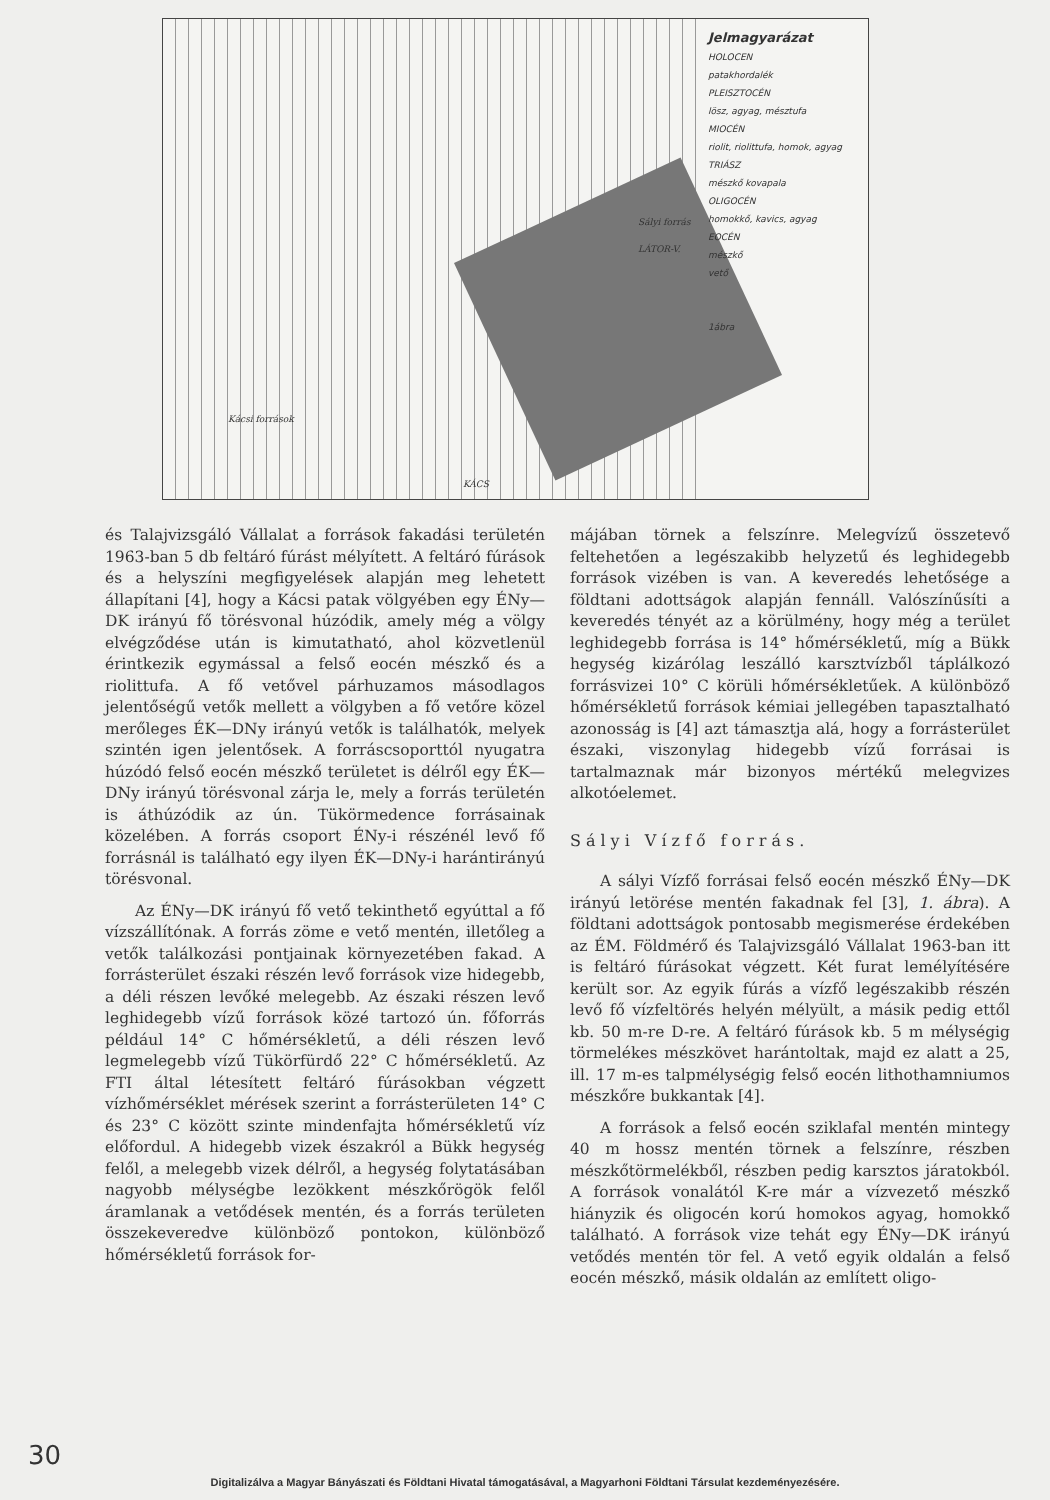Jelmagyarázat
HOLOCEN
patakhordalék
PLEISZTOCÉN
lösz, agyag, mésztufa
MIOCÉN
riolit, riolittufa, homok, agyag
TRIÁSZ
mészkő kovapala
OLIGOCÉN
homokkő, kavics, agyag
EOCÉN
mészkő
vető
1ábra
Kácsi források
Sályi forrás
LÁTOR-V.
KÁCS
és Talajvizsgáló Vállalat a források fakadási területén 1963-ban 5 db feltáró fúrást mélyített. A feltáró fúrások és a helyszíni megfigyelések alapján meg lehetett állapítani [4], hogy a Kácsi patak völgyében egy ÉNy—DK irányú fő törésvonal húzódik, amely még a völgy elvégződése után is kimutatható, ahol közvetlenül érintkezik egymással a felső eocén mészkő és a riolittufa. A fő vetővel párhuzamos másodlagos jelentőségű vetők mellett a völgyben a fő vetőre közel merőleges ÉK—DNy irányú vetők is találhatók, melyek szintén igen jelentősek. A forráscsoporttól nyugatra húzódó felső eocén mészkő területet is délről egy ÉK—DNy irányú törésvonal zárja le, mely a forrás területén is áthúzódik az ún. Tükörmedence forrásainak közelében. A forrás csoport ÉNy-i részénél levő fő forrásnál is található egy ilyen ÉK—DNy-i harántirányú törésvonal.
Az ÉNy—DK irányú fő vető tekinthető egyúttal a fő vízszállítónak. A forrás zöme e vető mentén, illetőleg a vetők találkozási pontjainak környezetében fakad. A forrásterület északi részén levő források vize hidegebb, a déli részen levőké melegebb. Az északi részen levő leghidegebb vízű források közé tartozó ún. főforrás például 14° C hőmérsékletű, a déli részen levő legmelegebb vízű Tükörfürdő 22° C hőmérsékletű. Az FTI által létesített feltáró fúrásokban végzett vízhőmérséklet mérések szerint a forrásterületen 14° C és 23° C között szinte mindenfajta hőmérsékletű víz előfordul. A hidegebb vizek északról a Bükk hegység felől, a melegebb vizek délről, a hegység folytatásában nagyobb mélységbe lezökkent mészkőrögök felől áramlanak a vetődések mentén, és a forrás területen összekeveredve különböző pontokon, különböző hőmérsékletű források for-
májában törnek a felszínre. Melegvízű összetevő feltehetően a legészakibb helyzetű és leghidegebb források vizében is van. A keveredés lehetősége a földtani adottságok alapján fennáll. Valószínűsíti a keveredés tényét az a körülmény, hogy még a terület leghidegebb forrása is 14° hőmérsékletű, míg a Bükk hegység kizárólag leszálló karsztvízből táplálkozó forrásvizei 10° C körüli hőmérsékletűek. A különböző hőmérsékletű források kémiai jellegében tapasztalható azonosság is [4] azt támasztja alá, hogy a forrásterület északi, viszonylag hidegebb vízű forrásai is tartalmaznak már bizonyos mértékű melegvizes alkotóelemet.
Sályi Vízfő forrás.
A sályi Vízfő forrásai felső eocén mészkő ÉNy—DK irányú letörése mentén fakadnak fel [3], 1. ábra). A földtani adottságok pontosabb megismerése érdekében az ÉM. Földmérő és Talajvizsgáló Vállalat 1963-ban itt is feltáró fúrásokat végzett. Két furat lemélyítésére került sor. Az egyik fúrás a vízfő legészakibb részén levő fő vízfeltörés helyén mélyült, a másik pedig ettől kb. 50 m-re D-re. A feltáró fúrások kb. 5 m mélységig törmelékes mészkövet harántoltak, majd ez alatt a 25, ill. 17 m-es talpmélységig felső eocén lithothamniumos mészkőre bukkantak [4].
A források a felső eocén sziklafal mentén mintegy 40 m hossz mentén törnek a felszínre, részben mészkőtörmelékből, részben pedig karsztos járatokból. A források vonalától K-re már a vízvezető mészkő hiányzik és oligocén korú homokos agyag, homokkő található. A források vize tehát egy ÉNy—DK irányú vetődés mentén tör fel. A vető egyik oldalán a felső eocén mészkő, másik oldalán az említett oligo-
30
Digitalizálva a Magyar Bányászati és Földtani Hivatal támogatásával, a Magyarhoni Földtani Társulat kezdeményezésére.